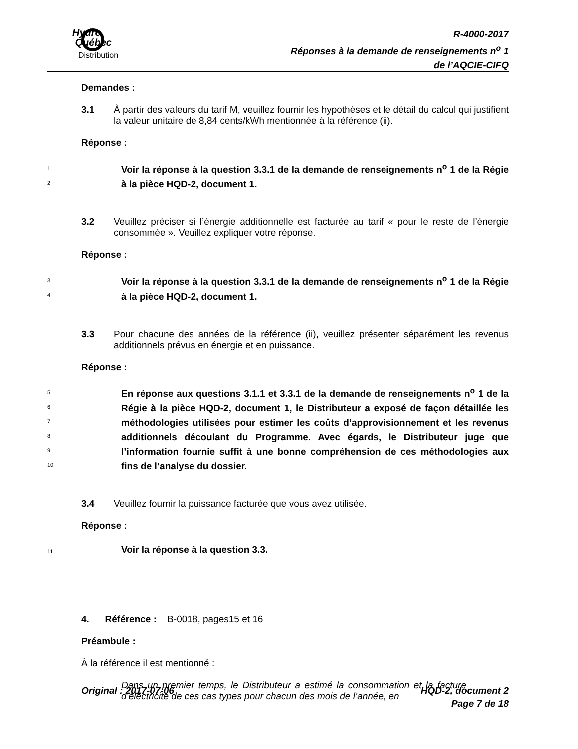Hydro
Québec
Distribution
R-4000-2017
Réponses à la demande de renseignements n<sup>o</sup> 1
de l’AQCIE-CIFQ
Demandes :
3.1 À partir des valeurs du tarif M, veuillez fournir les hypothèses et le détail du calcul qui justifient la valeur unitaire de 8,84 cents/kWh mentionnée à la référence (ii).
Réponse :
1
2
Voir la réponse à la question 3.3.1 de la demande de renseignements n<sup>o</sup> 1 de la Régie à la pièce HQD-2, document 1.
3.2 Veuillez préciser si l’énergie additionnelle est facturée au tarif « pour le reste de l’énergie consommée ». Veuillez expliquer votre réponse.
Réponse :
3
4
Voir la réponse à la question 3.3.1 de la demande de renseignements n<sup>o</sup> 1 de la Régie à la pièce HQD-2, document 1.
3.3 Pour chacune des années de la référence (ii), veuillez présenter séparément les revenus additionnels prévus en énergie et en puissance.
Réponse :
5
6
7
8
9
10
En réponse aux questions 3.1.1 et 3.3.1 de la demande de renseignements n<sup>o</sup> 1 de la Régie à la pièce HQD-2, document 1, le Distributeur a exposé de façon détaillée les méthodologies utilisées pour estimer les coûts d’approvisionnement et les revenus additionnels découlant du Programme. Avec égards, le Distributeur juge que l’information fournie suffit à une bonne compréhension de ces méthodologies aux fins de l’analyse du dossier.
3.4 Veuillez fournir la puissance facturée que vous avez utilisée.
Réponse :
11
Voir la réponse à la question 3.3.
4. Référence : B-0018, pages15 et 16
Préambule :
À la référence il est mentionné :
Dans un premier temps, le Distributeur a estimé la consommation et la facture d’électricité de ces cas types pour chacun des mois de l’année, en
Original : 2017-07-06 HQD-2, document 2
Page 7 de 18